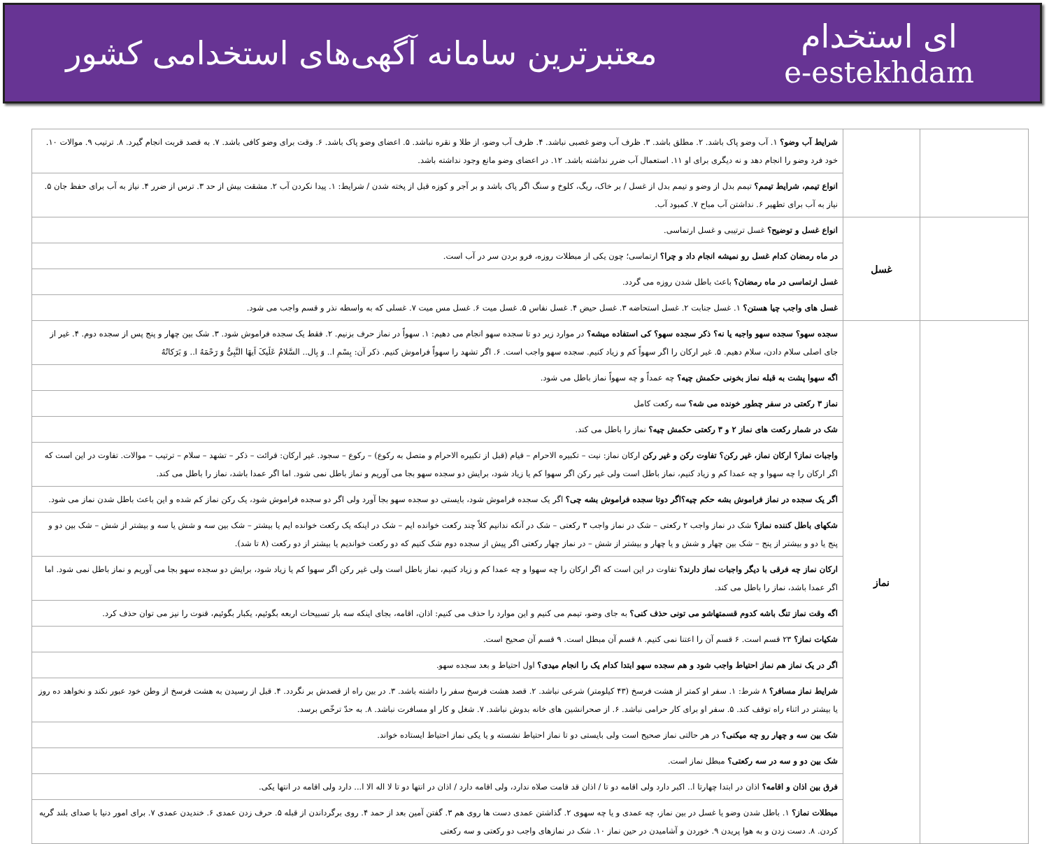ای استخدام
e-estekhdam
معتبرترین سامانه آگهی‌های استخدامی کشور
| | | شرایط آب وضو؟ ۱. آب وضو پاک باشد. ۲. مطلق باشد. ۳. ظرف آب وضو غصبی نباشد. ۴. ظرف آب وضو، از طلا و نقره نباشد. ۵. اعضای وضو پاک باشد. ۶. وقت برای وضو کافی باشد. ۷. به قصد قربت انجام گیرد. ۸. ترتیب ۹. موالات ۱۰. خود فرد وضو را انجام دهد و نه دیگری برای او ۱۱. استعمال آب ضرر نداشته باشد. ۱۲. در اعضای وضو مانع وجود نداشته باشد. |
| | | انواع تیمم، شرایط تیمم؟ تیمم بدل از وضو و تیمم بدل از غسل / بر خاک، ریگ، کلوخ و سنگ اگر پاک باشد و بر آجر و کوزه قبل از پخته شدن / شرایط: ۱. پیدا نکردن آب ۲. مشقت بیش از حد ۳. ترس از ضرر ۴. نیاز به آب برای حفظ جان ۵. نیاز به آب برای تطهیر ۶. نداشتن آب مباح ۷. کمبود آب. |
| | غسل | انواع غسل و توضیح؟ غسل ترتیبی و غسل ارتماسی. |
| | | در ماه رمضان کدام غسل رو نمیشه انجام داد و چرا؟ ارتماسی؛ چون یکی از مبطلات روزه، فرو بردن سر در آب است. |
| | | غسل ارتماسی در ماه رمضان؟ باعث باطل شدن روزه می گردد. |
| | | غسل های واجب چیا هستن؟ ۱. غسل جنابت ۲. غسل استحاضه ۳. غسل حیض ۴. غسل نفاس ۵. غسل میت ۶. غسل مس میت ۷. غسلی که به واسطه نذر و قسم واجب می شود. |
| | نماز | سجده سهو؟ سجده سهو واجبه یا نه؟ ذکر سجده سهو؟ کی استفاده میشه؟ در موارد زیر دو تا سجده سهو انجام می دهیم: ۱. سهواً در نماز حرف بزنیم. ۲. فقط یک سجده فراموش شود. ۳. شک بین چهار و پنج پس از سجده دوم. ۴. غیر از جای اصلی سلام دادن، سلام دهیم. ۵. غیر ارکان را اگر سهواً کم و زیاد کنیم. سجده سهو واجب است. ۶. اگر تشهد را سهواً فراموش کنیم. ذکر آن: بِسْمِ ا.. وَ بِال.. السَّلامُ عَلَیکَ اَیهَا النَّبِیُّ وَ رَحْمَهُ ا.. وَ بَرَکاتُهُ |
| | | اگه سهوا پشت به قبله نماز بخونی حکمش چیه؟ چه عمداً و چه سهواً نماز باطل می شود. |
| | | نماز ۳ رکعتی در سفر چطور خونده می شه؟ سه رکعت کامل |
| | | شک در شمار رکعت های نماز ۲ و ۳ رکعتی حکمش چیه؟ نماز را باطل می کند. |
| | | واجبات نماز؟ ارکان نماز، غیر رکن؟ تفاوت رکن و غیر رکن ارکان نماز: نیت – تکبیره الاحرام – قیام (قبل از تکبیره الاحرام و متصل به رکوع) – رکوع – سجود. غیر ارکان: قرائت – ذکر – تشهد – سلام – ترتیب – موالات. تفاوت در این است که اگر ارکان را چه سهوا و چه عمدا کم و زیاد کنیم، نماز باطل است ولی غیر رکن اگر سهوا کم یا زیاد شود، برایش دو سجده سهو بجا می آوریم و نماز باطل نمی شود. اما اگر عمدا باشد، نماز را باطل می کند. |
| | | اگر یک سجده در نماز فراموش بشه حکم چیه؟اگر دوتا سجده فراموش بشه چی؟ اگر یک سجده فراموش شود، بایستی دو سجده سهو بجا آورد ولی اگر دو سجده فراموش شود، یک رکن نماز کم شده و این باعث باطل شدن نماز می شود. |
| | | شکهای باطل کننده نماز؟ شک در نماز واجب ۲ رکعتی – شک در نماز واجب ۳ رکعتی – شک در آنکه ندانیم کلاً چند رکعت خوانده ایم – شک در اینکه یک رکعت خوانده ایم یا بیشتر – شک بین سه و شش یا سه و بیشتر از شش – شک بین دو و پنج یا دو و بیشتر از پنج – شک بین چهار و شش و یا چهار و بیشتر از شش – در نماز چهار رکعتی اگر پیش از سجده دوم شک کنیم که دو رکعت خواندیم یا بیشتر از دو رکعت (۸ تا شد). |
| | | ارکان نماز چه فرقی با دیگر واجبات نماز دارند؟ تفاوت در این است که اگر ارکان را چه سهوا و چه عمدا کم و زیاد کنیم، نماز باطل است ولی غیر رکن اگر سهوا کم یا زیاد شود، برایش دو سجده سهو بجا می آوریم و نماز باطل نمی شود. اما اگر عمدا باشد، نماز را باطل می کند. |
| | | اگه وقت نماز تنگ باشه کدوم قسمتهاشو می تونی حذف کنی؟ به جای وضو، تیمم می کنیم و این موارد را حذف می کنیم: اذان، اقامه، بجای اینکه سه بار تسبیحات اربعه بگوئیم، یکبار بگوئیم، قنوت را نیز می توان حذف کرد. |
| | | شکیات نماز؟ ۲۳ قسم است. ۶ قسم آن را اعتنا نمی کنیم. ۸ قسم آن مبطل است. ۹ قسم آن صحیح است. |
| | | اگر در یک نماز هم نماز احتیاط واجب شود و هم سجده سهو ابتدا کدام یک را انجام میدی؟ اول احتیاط و بعد سجده سهو. |
| | | شرایط نماز مسافر؟ ۸ شرط: ۱. سفر او کمتر از هشت فرسخ (۴۳ کیلومتر) شرعی نباشد. ۲. قصد هشت فرسخ سفر را داشته باشد. ۳. در بین راه از قصدش بر نگردد. ۴. قبل از رسیدن به هشت فرسخ از وطن خود عبور نکند و نخواهد ده روز یا بیشتر در اثناء راه توقف کند. ۵. سفر او برای کار حرامی نباشد. ۶. از صحرانشین های خانه بدوش نباشد. ۷. شغل و کار او مسافرت نباشد. ۸. به حدّ ترخّص برسد. |
| | | شک بین سه و چهار رو چه میکنی؟ در هر حالتی نماز صحیح است ولی بایستی دو تا نماز احتیاط نشسته و یا یکی نماز احتیاط ایستاده خواند. |
| | | شک بین دو و سه در سه رکعتی؟ مبطل نماز است. |
| | | فرق بین اذان و اقامه؟ اذان در ابتدا چهارتا ا.. اکبر دارد ولی اقامه دو تا / اذان قد قامت صلاه ندارد، ولی اقامه دارد / اذان در انتها دو تا لا اله الا ا... دارد ولی اقامه در انتها یکی. |
| | | مبطلات نماز؟ ۱. باطل شدن وضو یا غسل در بین نماز، چه عمدی و یا چه سهوی ۲. گذاشتن عمدی دست ها روی هم ۳. گفتن آمین بعد از حمد ۴. روی برگرداندن از قبله ۵. حرف زدن عمدی ۶. خندیدن عمدی ۷. برای امور دنیا با صدای بلند گریه کردن. ۸. دست زدن و به هوا پریدن ۹. خوردن و آشامیدن در حین نماز ۱۰. شک در نمازهای واجب دو رکعتی و سه رکعتی |